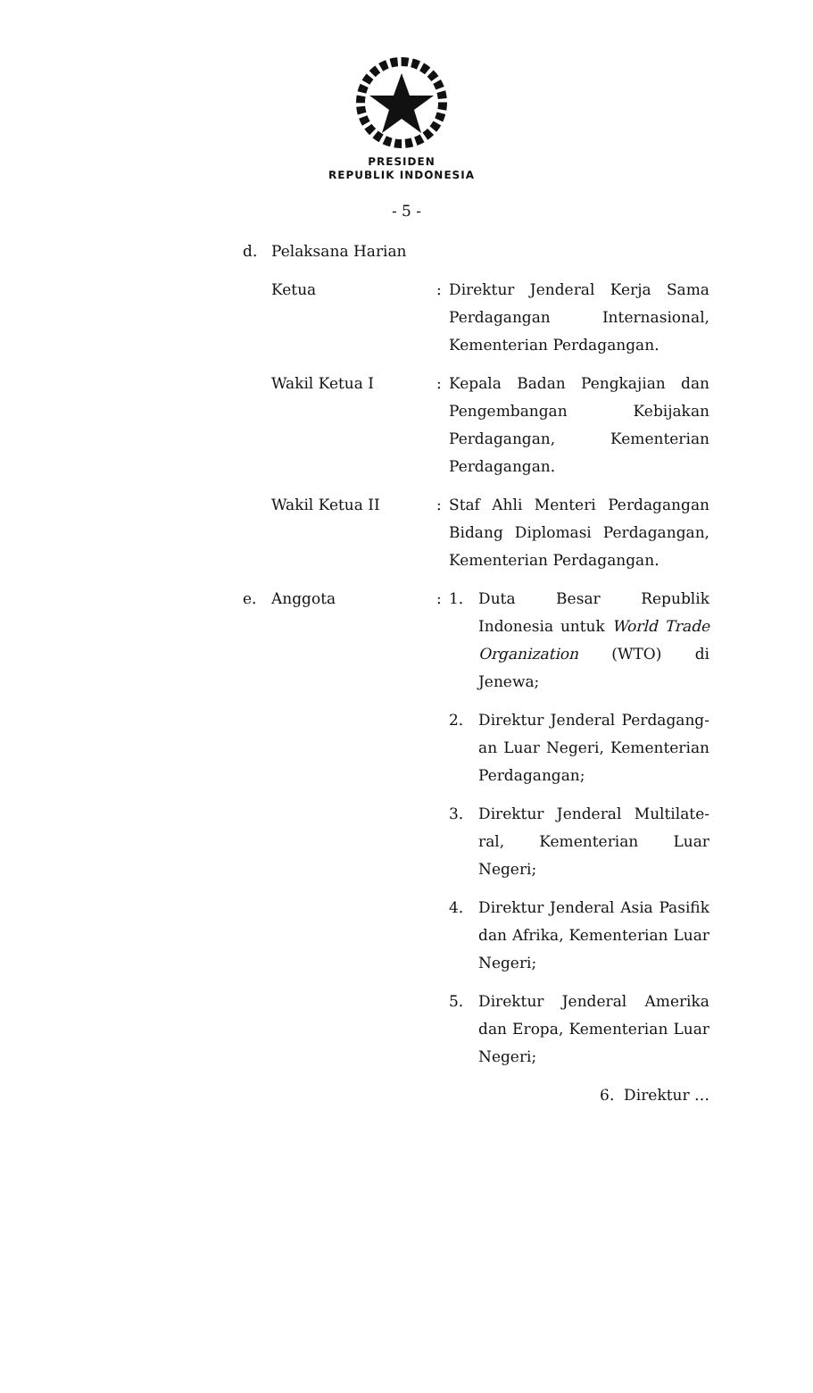PRESIDEN
REPUBLIK INDONESIA
- 5 -
d. Pelaksana Harian
Ketua : Direktur Jenderal Kerja Sama Perdagangan Internasional, Kementerian Perdagangan.
Wakil Ketua I : Kepala Badan Pengkajian dan Pengembangan Kebijakan Perdagangan, Kementerian Perdagangan.
Wakil Ketua II : Staf Ahli Menteri Perdagangan Bidang Diplomasi Perdagangan, Kementerian Perdagangan.
e. Anggota : 1. Duta Besar Republik Indonesia untuk World Trade Organization (WTO) di Jenewa;
2. Direktur Jenderal Perdagang-an Luar Negeri, Kementerian Perdagangan;
3. Direktur Jenderal Multilate-ral, Kementerian Luar Negeri;
4. Direktur Jenderal Asia Pasifik dan Afrika, Kementerian Luar Negeri;
5. Direktur Jenderal Amerika dan Eropa, Kementerian Luar Negeri;
6. Direktur …